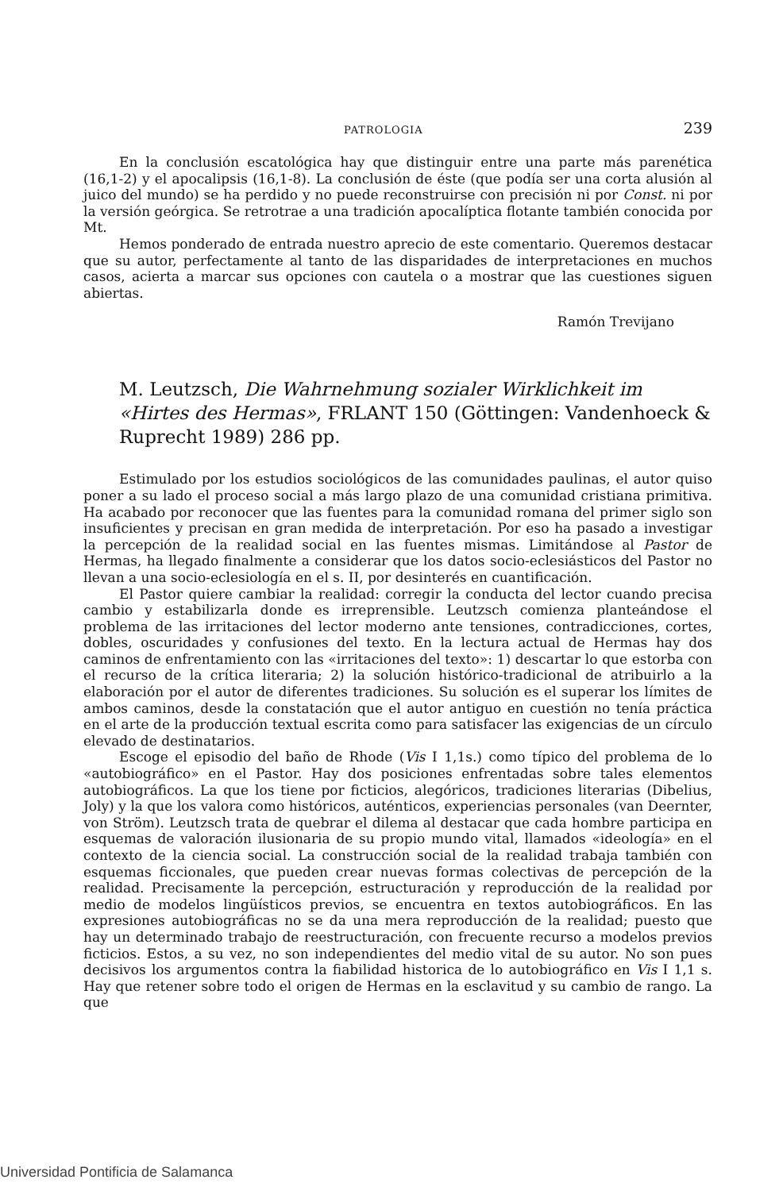PATROLOGIA 239
En la conclusión escatológica hay que distinguir entre una parte más parenética (16,1-2) y el apocalipsis (16,1-8). La conclusión de éste (que podía ser una corta alusión al juico del mundo) se ha perdido y no puede reconstruirse con precisión ni por Const. ni por la versión geórgica. Se retrotrae a una tradición apocalíptica flotante también conocida por Mt.
Hemos ponderado de entrada nuestro aprecio de este comentario. Queremos destacar que su autor, perfectamente al tanto de las disparidades de interpretaciones en muchos casos, acierta a marcar sus opciones con cautela o a mostrar que las cuestiones siguen abiertas.
Ramón Trevijano
M. Leutzsch, Die Wahrnehmung sozialer Wirklichkeit im «Hirtes des Hermas», FRLANT 150 (Göttingen: Vandenhoeck & Ruprecht 1989) 286 pp.
Estimulado por los estudios sociológicos de las comunidades paulinas, el autor quiso poner a su lado el proceso social a más largo plazo de una comunidad cristiana primitiva. Ha acabado por reconocer que las fuentes para la comunidad romana del primer siglo son insuficientes y precisan en gran medida de interpretación. Por eso ha pasado a investigar la percepción de la realidad social en las fuentes mismas. Limitándose al Pastor de Hermas, ha llegado finalmente a considerar que los datos socio-eclesiásticos del Pastor no llevan a una socio-eclesiología en el s. II, por desinterés en cuantificación.
El Pastor quiere cambiar la realidad: corregir la conducta del lector cuando precisa cambio y estabilizarla donde es irreprensible. Leutzsch comienza planteándose el problema de las irritaciones del lector moderno ante tensiones, contradicciones, cortes, dobles, oscuridades y confusiones del texto. En la lectura actual de Hermas hay dos caminos de enfrentamiento con las «irritaciones del texto»: 1) descartar lo que estorba con el recurso de la crítica literaria; 2) la solución histórico-tradicional de atribuirlo a la elaboración por el autor de diferentes tradiciones. Su solución es el superar los límites de ambos caminos, desde la constatación que el autor antiguo en cuestión no tenía práctica en el arte de la producción textual escrita como para satisfacer las exigencias de un círculo elevado de destinatarios.
Escoge el episodio del baño de Rhode (Vis I 1,1s.) como típico del problema de lo «autobiográfico» en el Pastor. Hay dos posiciones enfrentadas sobre tales elementos autobiográficos. La que los tiene por ficticios, alegóricos, tradiciones literarias (Dibelius, Joly) y la que los valora como históricos, auténticos, experiencias personales (van Deernter, von Ström). Leutzsch trata de quebrar el dilema al destacar que cada hombre participa en esquemas de valoración ilusionaria de su propio mundo vital, llamados «ideología» en el contexto de la ciencia social. La construcción social de la realidad trabaja también con esquemas ficcionales, que pueden crear nuevas formas colectivas de percepción de la realidad. Precisamente la percepción, estructuración y reproducción de la realidad por medio de modelos lingüísticos previos, se encuentra en textos autobiográficos. En las expresiones autobiográficas no se da una mera reproducción de la realidad; puesto que hay un determinado trabajo de reestructuración, con frecuente recurso a modelos previos ficticios. Estos, a su vez, no son independientes del medio vital de su autor. No son pues decisivos los argumentos contra la fiabilidad historica de lo autobiográfico en Vis I 1,1 s. Hay que retener sobre todo el origen de Hermas en la esclavitud y su cambio de rango. La que
Universidad Pontificia de Salamanca